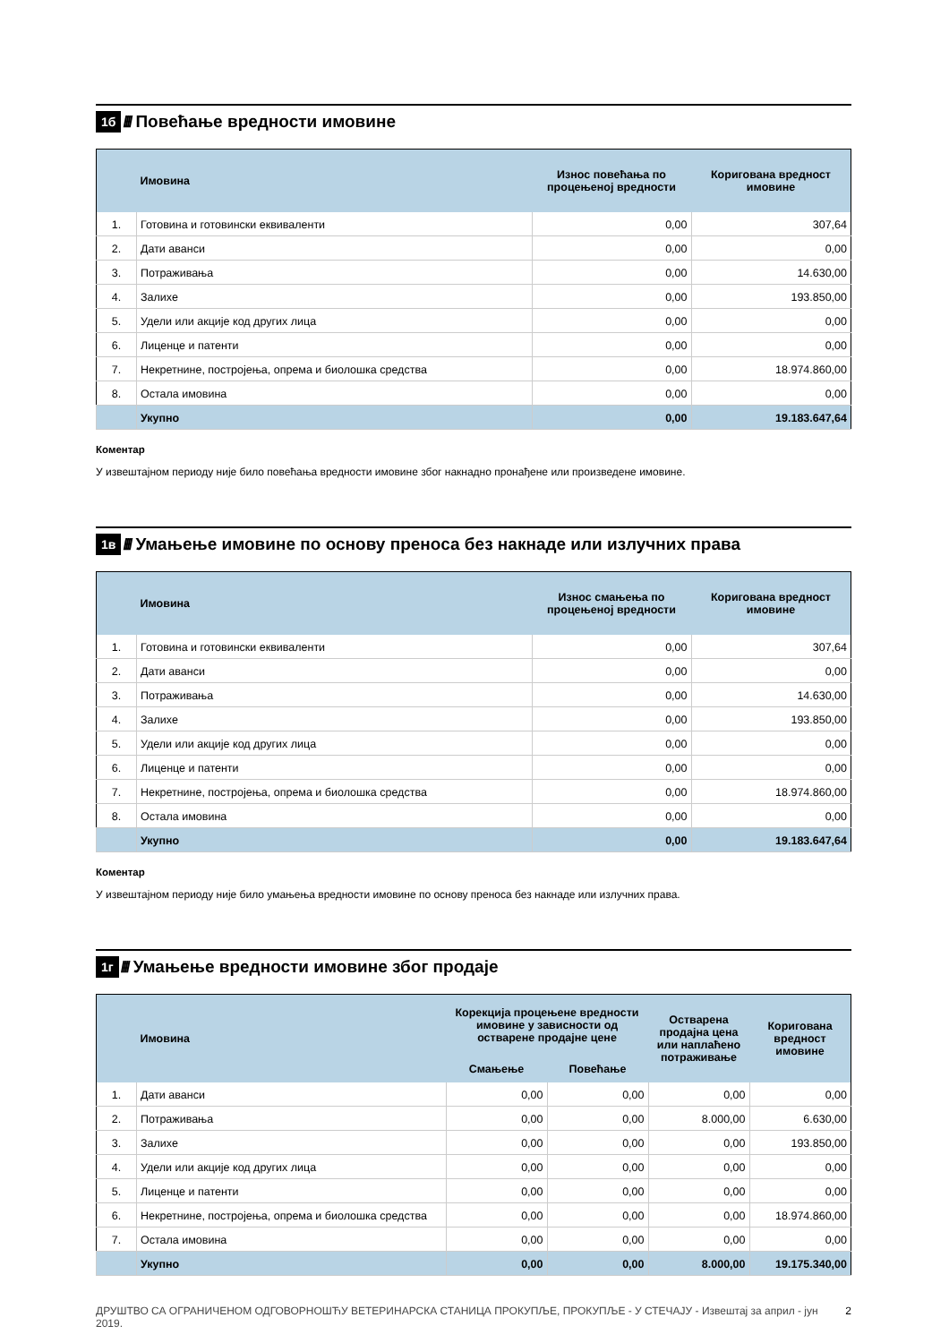1б //// Повећање вредности имовине
| | Имовина | Износ повећања по процењеној вредности | Коригована вредност имовине |
| --- | --- | --- | --- |
| 1. | Готовина и готовински еквиваленти | 0,00 | 307,64 |
| 2. | Дати аванси | 0,00 | 0,00 |
| 3. | Потраживања | 0,00 | 14.630,00 |
| 4. | Залихе | 0,00 | 193.850,00 |
| 5. | Удели или акције код других лица | 0,00 | 0,00 |
| 6. | Лиценце и патенти | 0,00 | 0,00 |
| 7. | Некретнине, постројења, опрема и биолошка средства | 0,00 | 18.974.860,00 |
| 8. | Остала имовина | 0,00 | 0,00 |
| | Укупно | 0,00 | 19.183.647,64 |
Коментар
У извештајном периоду није било повећања вредности имовине због накнадно пронађене или произведене имовине.
1в ////
Умањење имовине по основу преноса без накнаде или излучних права
| | Имовина | Износ смањења по процењеној вредности | Коригована вредност имовине |
| --- | --- | --- | --- |
| 1. | Готовина и готовински еквиваленти | 0,00 | 307,64 |
| 2. | Дати аванси | 0,00 | 0,00 |
| 3. | Потраживања | 0,00 | 14.630,00 |
| 4. | Залихе | 0,00 | 193.850,00 |
| 5. | Удели или акције код других лица | 0,00 | 0,00 |
| 6. | Лиценце и патенти | 0,00 | 0,00 |
| 7. | Некретнине, постројења, опрема и биолошка средства | 0,00 | 18.974.860,00 |
| 8. | Остала имовина | 0,00 | 0,00 |
| | Укупно | 0,00 | 19.183.647,64 |
Коментар
У извештајном периоду није било умањења вредности имовине по основу преноса без накнаде или излучних права.
1г ////
Умањење вредности имовине због продаје
| | Имовина | Корекција процењене вредности имовине у зависности од остварене продајне цене | | Остварена продајна цена или наплаћено потраживање | Коригована вредност имовине |
| --- | --- | --- | --- | --- | --- |
| | | Смањење | Повећање | | |
| 1. | Дати аванси | 0,00 | 0,00 | 0,00 | 0,00 |
| 2. | Потраживања | 0,00 | 0,00 | 8.000,00 | 6.630,00 |
| 3. | Залихе | 0,00 | 0,00 | 0,00 | 193.850,00 |
| 4. | Удели или акције код других лица | 0,00 | 0,00 | 0,00 | 0,00 |
| 5. | Лиценце и патенти | 0,00 | 0,00 | 0,00 | 0,00 |
| 6. | Некретнине, постројења, опрема и биолошка средства | 0,00 | 0,00 | 0,00 | 18.974.860,00 |
| 7. | Остала имовина | 0,00 | 0,00 | 0,00 | 0,00 |
| | Укупно | 0,00 | 0,00 | 8.000,00 | 19.175.340,00 |
ДРУШТВО СА ОГРАНИЧЕНОМ ОДГОВОРНОШЋУ ВЕТЕРИНАРСКА СТАНИЦА ПРОКУПЉЕ, ПРОКУПЉЕ - У СТЕЧАЈУ - Извештај за април - јун 2019. 2